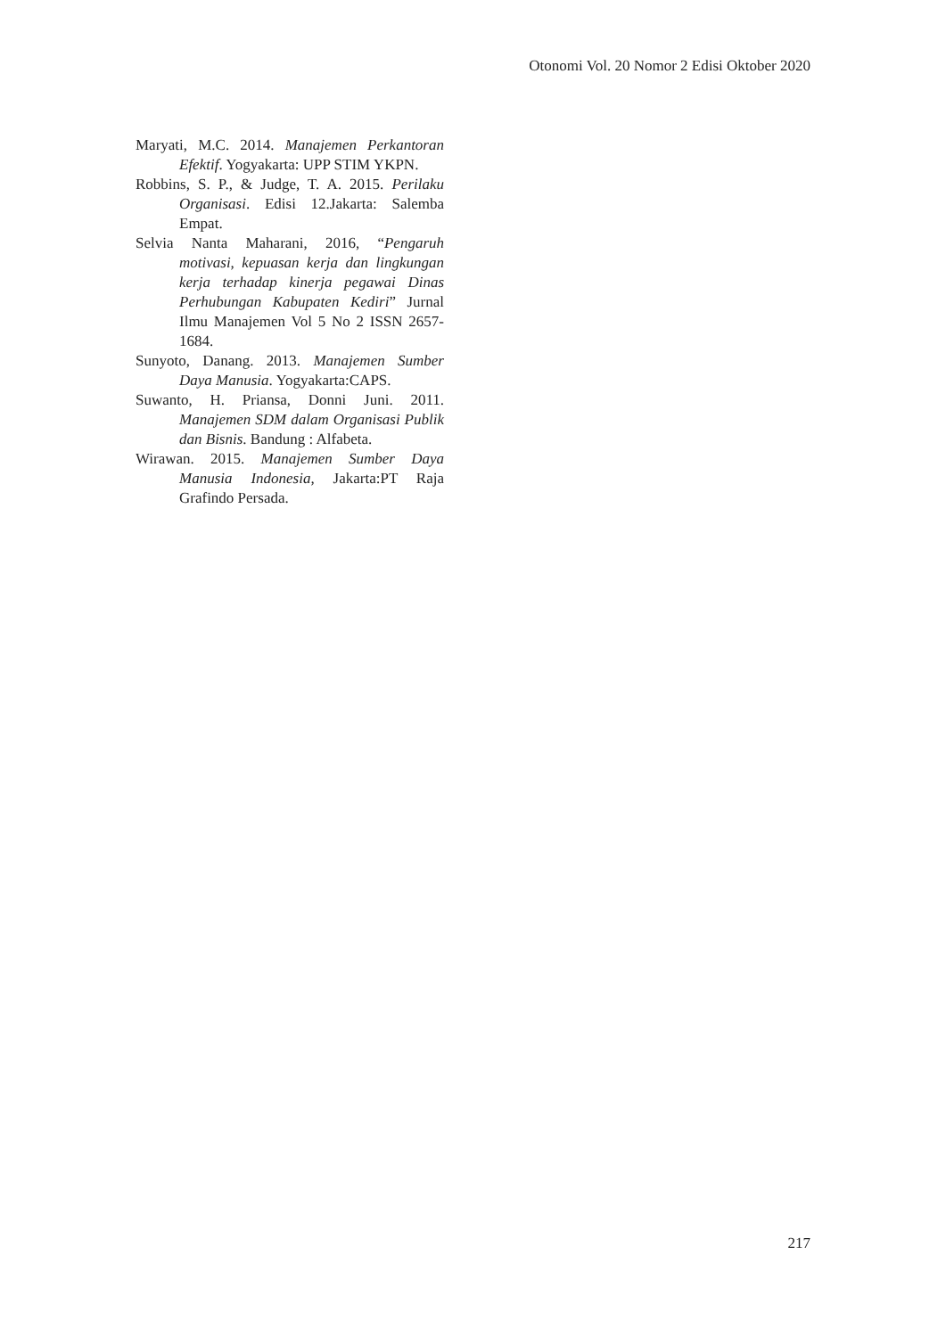Otonomi Vol. 20 Nomor 2 Edisi Oktober 2020
Maryati, M.C. 2014. Manajemen Perkantoran Efektif. Yogyakarta: UPP STIM YKPN.
Robbins, S. P., & Judge, T. A. 2015. Perilaku Organisasi. Edisi 12.Jakarta: Salemba Empat.
Selvia Nanta Maharani, 2016, “Pengaruh motivasi, kepuasan kerja dan lingkungan kerja terhadap kinerja pegawai Dinas Perhubungan Kabupaten Kediri” Jurnal Ilmu Manajemen Vol 5 No 2 ISSN 2657-1684.
Sunyoto, Danang. 2013. Manajemen Sumber Daya Manusia. Yogyakarta:CAPS.
Suwanto, H. Priansa, Donni Juni. 2011. Manajemen SDM dalam Organisasi Publik dan Bisnis. Bandung : Alfabeta.
Wirawan. 2015. Manajemen Sumber Daya Manusia Indonesia, Jakarta:PT Raja Grafindo Persada.
217